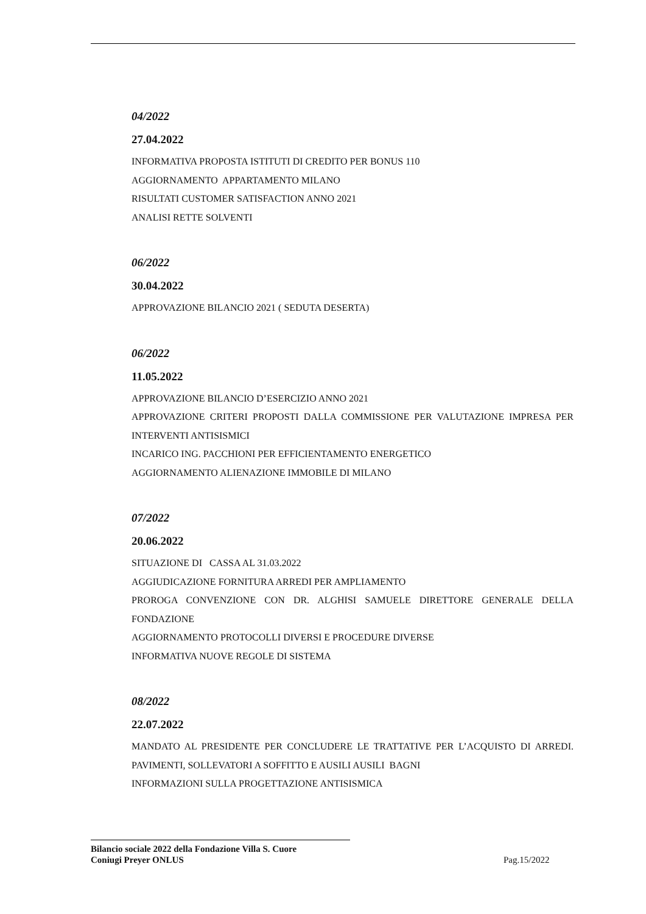04/2022
27.04.2022
INFORMATIVA PROPOSTA ISTITUTI DI CREDITO PER BONUS 110
AGGIORNAMENTO APPARTAMENTO MILANO
RISULTATI CUSTOMER SATISFACTION ANNO 2021
ANALISI RETTE SOLVENTI
06/2022
30.04.2022
APPROVAZIONE BILANCIO 2021 ( SEDUTA DESERTA)
06/2022
11.05.2022
APPROVAZIONE BILANCIO D’ESERCIZIO ANNO 2021
APPROVAZIONE CRITERI PROPOSTI DALLA COMMISSIONE PER VALUTAZIONE IMPRESA PER INTERVENTI ANTISISMICI
INCARICO ING. PACCHIONI PER EFFICIENTAMENTO ENERGETICO
AGGIORNAMENTO ALIENAZIONE IMMOBILE DI MILANO
07/2022
20.06.2022
SITUAZIONE DI CASSA AL 31.03.2022
AGGIUDICAZIONE FORNITURA ARREDI PER AMPLIAMENTO
PROROGA CONVENZIONE CON DR. ALGHISI SAMUELE DIRETTORE GENERALE DELLA FONDAZIONE
AGGIORNAMENTO PROTOCOLLI DIVERSI E PROCEDURE DIVERSE
INFORMATIVA NUOVE REGOLE DI SISTEMA
08/2022
22.07.2022
MANDATO AL PRESIDENTE PER CONCLUDERE LE TRATTATIVE PER L’ACQUISTO DI ARREDI. PAVIMENTI, SOLLEVATORI A SOFFITTO E AUSILI AUSILI BAGNI
INFORMAZIONI SULLA PROGETTAZIONE ANTISISMICA
Bilancio sociale 2022 della Fondazione Villa S. Cuore
Coniugi Preyer ONLUS
Pag.15/2022